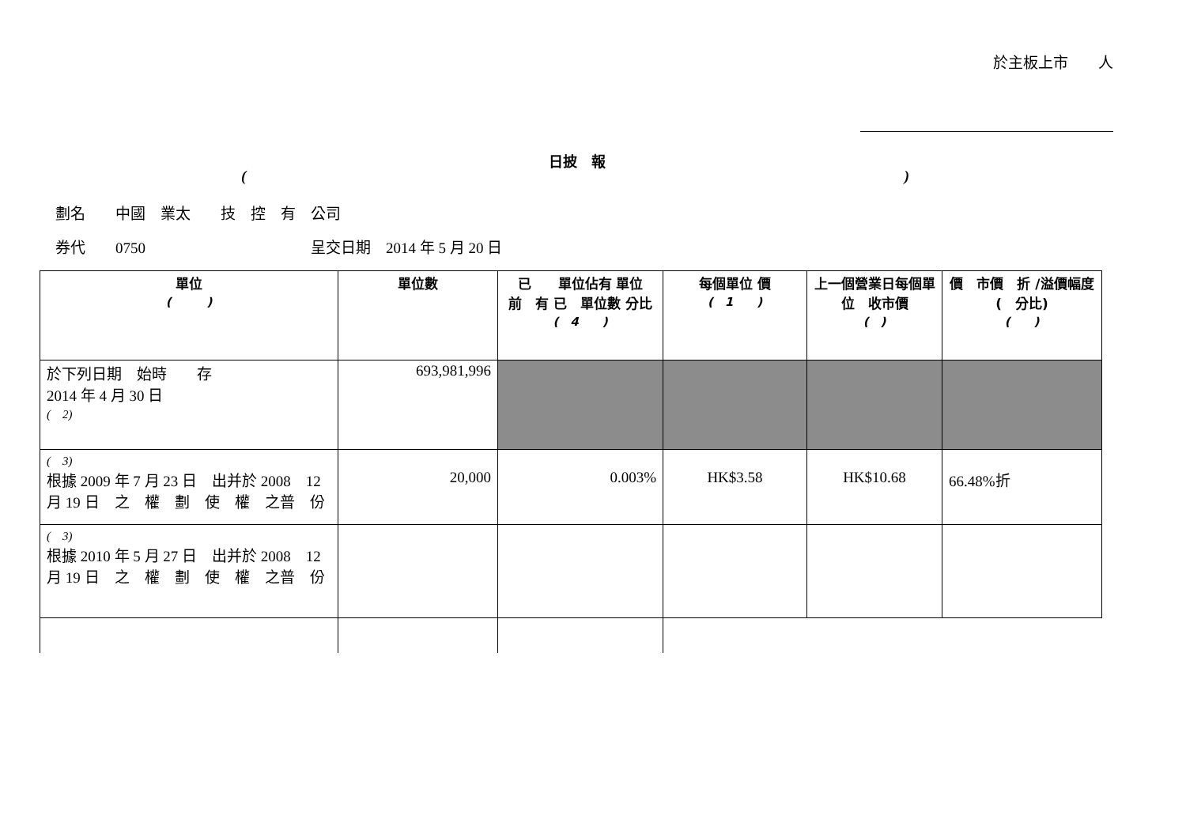於主板上市　　人
日披　報
()
劃名　　中國　業太　　技　控　有　公司
券代　　0750　　　　　　　　　　　呈交日期　2014 年 5 月 20 日
| 單位 ( ) | 單位數 | 已 單位佔有 單位 前 有 已 單位數 分比 ( 4 ) | 每個單位 價 ( 1 ) | 上一個營業日每個單位 收市價 ( ) | 價 市價 折 /溢價幅度 ( 分比) ( ) |
| --- | --- | --- | --- | --- | --- |
| 於下列日期 始時 存 2014 年 4 月 30 日 ( 2) | 693,981,996 | | | | |
| ( 3) 根據 2009 年 7 月 23 日 出并於 2008 12 月 19 日 之 權 劃 使 權 之普 份 | 20,000 | 0.003% | HK$3.58 | HK$10.68 | 66.48%折 |
| ( 3) 根據 2010 年 5 月 27 日 出并於 2008 12 月 19 日 之 權 劃 使 權 之普 份 | | | | | |